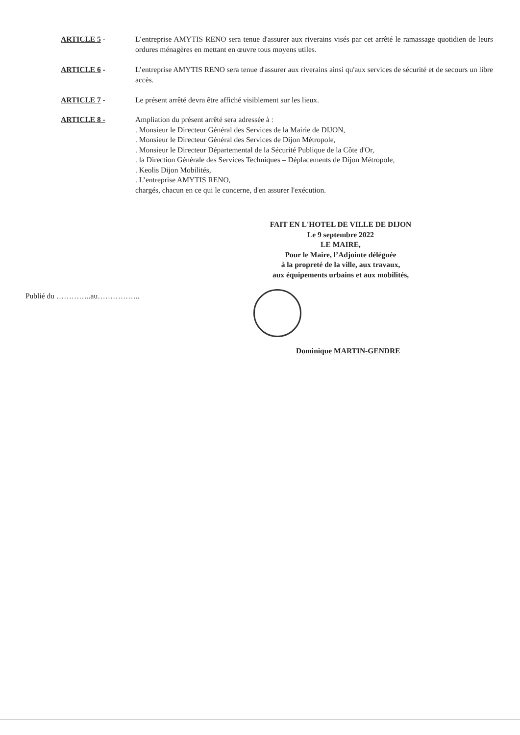ARTICLE 5 - L’entreprise AMYTIS RENO sera tenue d'assurer aux riverains visés par cet arrêté le ramassage quotidien de leurs ordures ménagères en mettant en œuvre tous moyens utiles.
ARTICLE 6 - L’entreprise AMYTIS RENO sera tenue d'assurer aux riverains ainsi qu'aux services de sécurité et de secours un libre accès.
ARTICLE 7 - Le présent arrêté devra être affiché visiblement sur les lieux.
ARTICLE 8 - Ampliation du présent arrêté sera adressée à :
. Monsieur le Directeur Général des Services de la Mairie de DIJON,
. Monsieur le Directeur Général des Services de Dijon Métropole,
. Monsieur le Directeur Départemental de la Sécurité Publique de la Côte d'Or,
. la Direction Générale des Services Techniques – Déplacements de Dijon Métropole,
. Keolis Dijon Mobilités,
. L’entreprise AMYTIS RENO,
chargés, chacun en ce qui le concerne, d'en assurer l'exécution.
FAIT EN L'HOTEL DE VILLE DE DIJON
Le 9 septembre 2022
LE MAIRE,
Pour le Maire, l’Adjointe déléguée
à la propreté de la ville, aux travaux,
aux équipements urbains et aux mobilités,
Publié du …………..au……………..
Dominique MARTIN-GENDRE